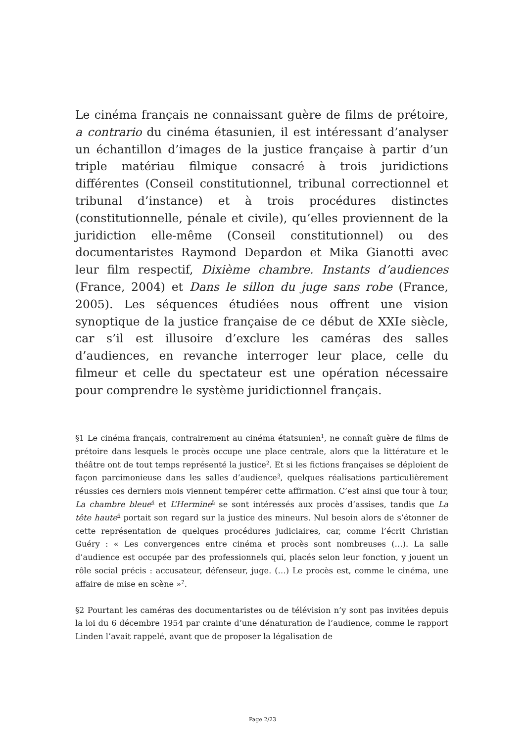Le cinéma français ne connaissant guère de films de prétoire, a contrario du cinéma étasunien, il est intéressant d’analyser un échantillon d’images de la justice française à partir d’un triple matériau filmique consacré à trois juridictions différentes (Conseil constitutionnel, tribunal correctionnel et tribunal d’instance) et à trois procédures distinctes (constitutionnelle, pénale et civile), qu’elles proviennent de la juridiction elle-même (Conseil constitutionnel) ou des documentaristes Raymond Depardon et Mika Gianotti avec leur film respectif, Dixième chambre. Instants d’audiences (France, 2004) et Dans le sillon du juge sans robe (France, 2005). Les séquences étudiées nous offrent une vision synoptique de la justice française de ce début de XXIe siècle, car s’il est illusoire d’exclure les caméras des salles d’audiences, en revanche interroger leur place, celle du filmeur et celle du spectateur est une opération nécessaire pour comprendre le système juridictionnel français.
§1 Le cinéma français, contrairement au cinéma étatsunien<sup>1</sup>, ne connaît guère de films de prétoire dans lesquels le procès occupe une place centrale, alors que la littérature et le théâtre ont de tout temps représenté la justice<sup>2</sup>. Et si les fictions françaises se déploient de façon parcimonieuse dans les salles d’audience<sup>3</sup>, quelques réalisations particulièrement réussies ces derniers mois viennent tempérer cette affirmation. C’est ainsi que tour à tour, La chambre bleue<sup>4</sup> et L’Hermine<sup>5</sup> se sont intéressés aux procès d’assises, tandis que La tête haute<sup>6</sup> portait son regard sur la justice des mineurs. Nul besoin alors de s’étonner de cette représentation de quelques procédures judiciaires, car, comme l’écrit Christian Guéry : « Les convergences entre cinéma et procès sont nombreuses (…). La salle d’audience est occupée par des professionnels qui, placés selon leur fonction, y jouent un rôle social précis : accusateur, défenseur, juge. (…) Le procès est, comme le cinéma, une affaire de mise en scène »<sup>7</sup>.
§2 Pourtant les caméras des documentaristes ou de télévision n’y sont pas invitées depuis la loi du 6 décembre 1954 par crainte d’une dénaturation de l’audience, comme le rapport Linden l’avait rappelé, avant que de proposer la légalisation de
Page 2/23